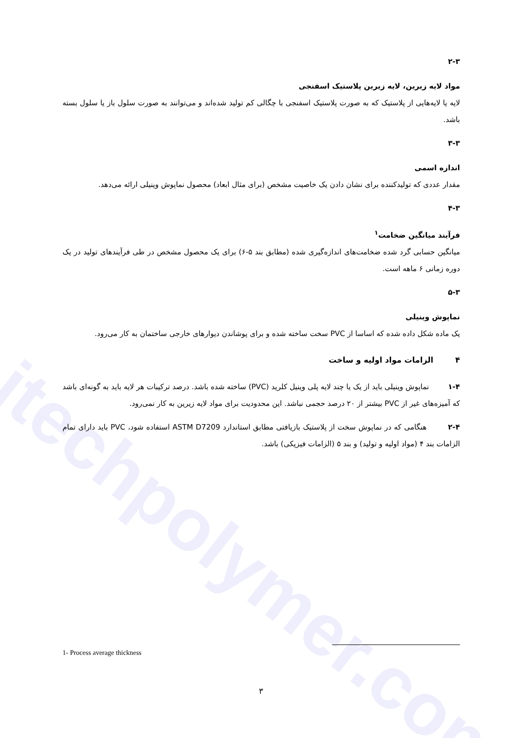itechpolymer.com
۲-۳
مواد لایه زیرین، لایه زیرین پلاستیک اسفنجی
لایه یا لایه‌هایی از پلاستیک که به صورت پلاستیک اسفنجی با چگالی کم تولید شده‌اند و می‌توانند به صورت سلول باز یا سلول بسته باشد.
۳-۳
اندازه اسمی
مقدار عددی که تولیدکننده برای نشان دادن یک خاصیت مشخص (برای مثال ابعاد) محصول نماپوش وینیلی ارائه می‌دهد.
۴-۳
فرآیند میانگین ضخامت<sup>۱</sup>
میانگین حسابی گرد شده ضخامت‌های اندازه‌گیری شده (مطابق بند ۵-۶) برای یک محصول مشخص در طی فرآیندهای تولید در یک دوره زمانی ۶ ماهه است.
۵-۳
نماپوش وینیلی
یک ماده شکل داده شده که اساسا از PVC سخت ساخته شده و برای پوشاندن دیوارهای خارجی ساختمان به کار می‌رود.
۴ الزامات مواد اولیه و ساخت
۱-۴ نماپوش وینیلی باید از یک یا چند لایه پلی وینیل کلرید (PVC) ساخته شده باشد. درصد ترکیبات هر لایه باید به گونه‌ای باشد که آمیزه‌های غیر از PVC بیشتر از ۲۰ درصد حجمی نباشد. این محدودیت برای مواد لایه زیرین به کار نمی‌رود.
۲-۴ هنگامی که در نماپوش سخت از پلاستیک بازیافتی مطابق استاندارد ASTM D7209 استفاده شود، PVC باید دارای تمام الزامات بند ۴ (مواد اولیه و تولید) و بند ۵ (الزامات فیزیکی) باشد.
1- Process average thickness
۳